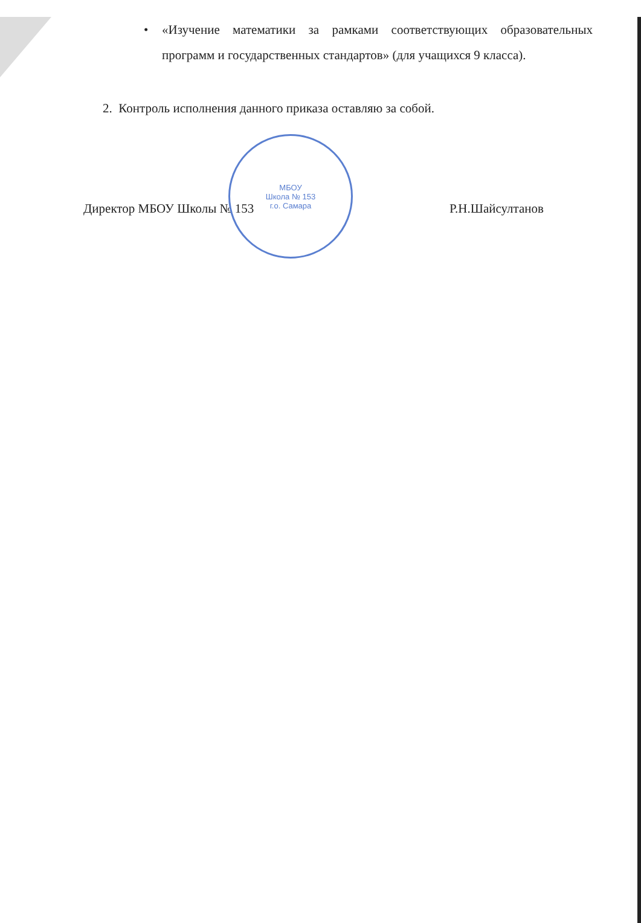• «Изучение математики за рамками соответствующих образовательных программ и государственных стандартов» (для учащихся 9 класса).
2. Контроль исполнения данного приказа оставляю за собой.
Директор МБОУ Школы № 153
МБОУ
Школа № 153
г.о. Самара
Р.Н.Шайсултанов